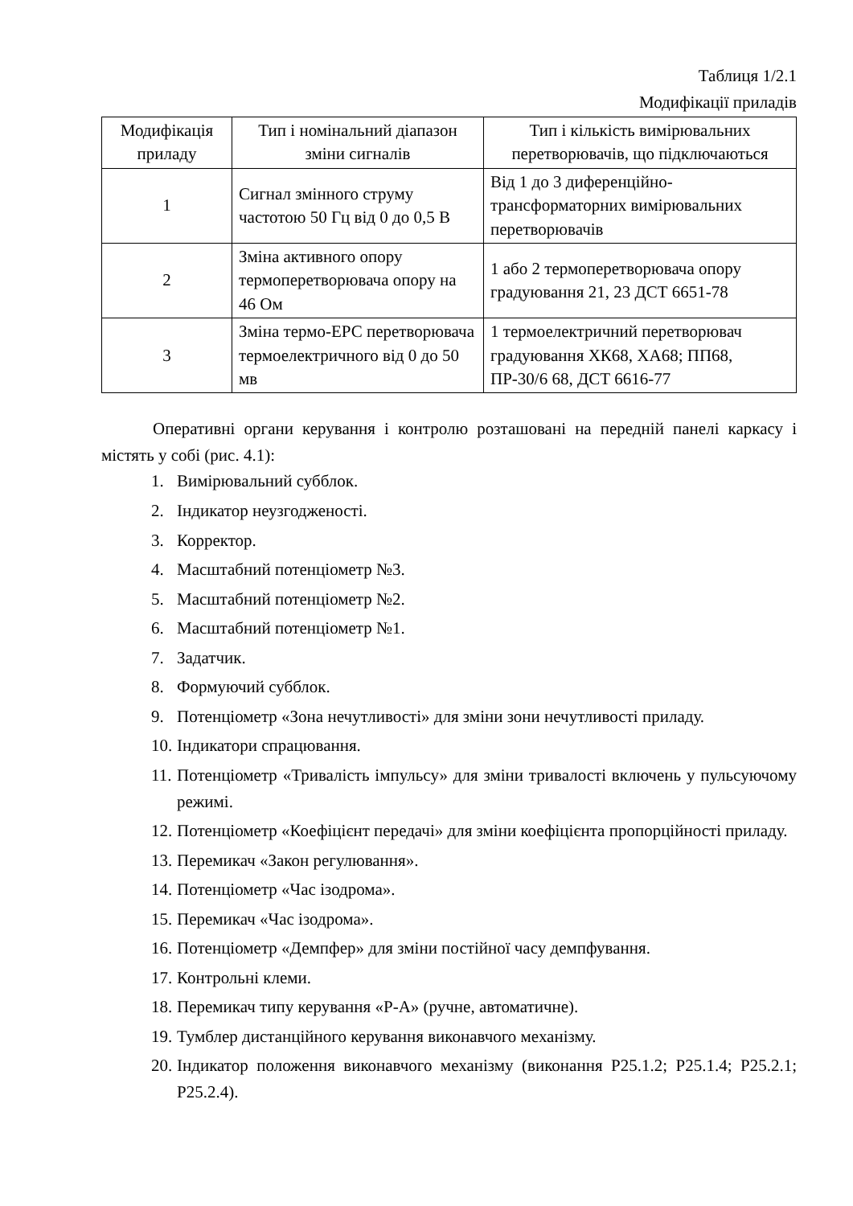Таблиця 1/2.1
Модифікації приладів
| Модифікація приладу | Тип і номінальний діапазон зміни сигналів | Тип і кількість вимірювальних перетворювачів, що підключаються |
| --- | --- | --- |
| 1 | Сигнал змінного струму частотою 50 Гц від 0 до 0,5 В | Від 1 до 3 диференційно-трансформаторних вимірювальних перетворювачів |
| 2 | Зміна активного опору термоперетворювача опору на 46 Ом | 1 або 2 термоперетворювача опору градуювання 21, 23 ДСТ 6651-78 |
| 3 | Зміна термо-ЕРС перетворювача термоелектричного від 0 до 50 мв | 1 термоелектричний перетворювач градуювання ХК68, ХА68; ПП68, ПР-30/6 68, ДСТ 6616-77 |
Оперативні органи керування і контролю розташовані на передній панелі каркасу і містять у собі (рис. 4.1):
1. Вимірювальний субблок.
2. Індикатор неузгодженості.
3. Корректор.
4. Масштабний потенціометр №3.
5. Масштабний потенціометр №2.
6. Масштабний потенціометр №1.
7. Задатчик.
8. Формуючий субблок.
9. Потенціометр «Зона нечутливості» для зміни зони нечутливості приладу.
10. Індикатори спрацювання.
11. Потенціометр «Тривалість імпульсу» для зміни тривалості включень у пульсуючому режимі.
12. Потенціометр «Коефіцієнт передачі» для зміни коефіцієнта пропорційності приладу.
13. Перемикач «Закон регулювання».
14. Потенціометр «Час ізодрома».
15. Перемикач «Час ізодрома».
16. Потенціометр «Демпфер» для зміни постійної часу демпфування.
17. Контрольні клеми.
18. Перемикач типу керування «Р-А» (ручне, автоматичне).
19. Тумблер дистанційного керування виконавчого механізму.
20. Індикатор положення виконавчого механізму (виконання Р25.1.2; Р25.1.4; Р25.2.1; Р25.2.4).